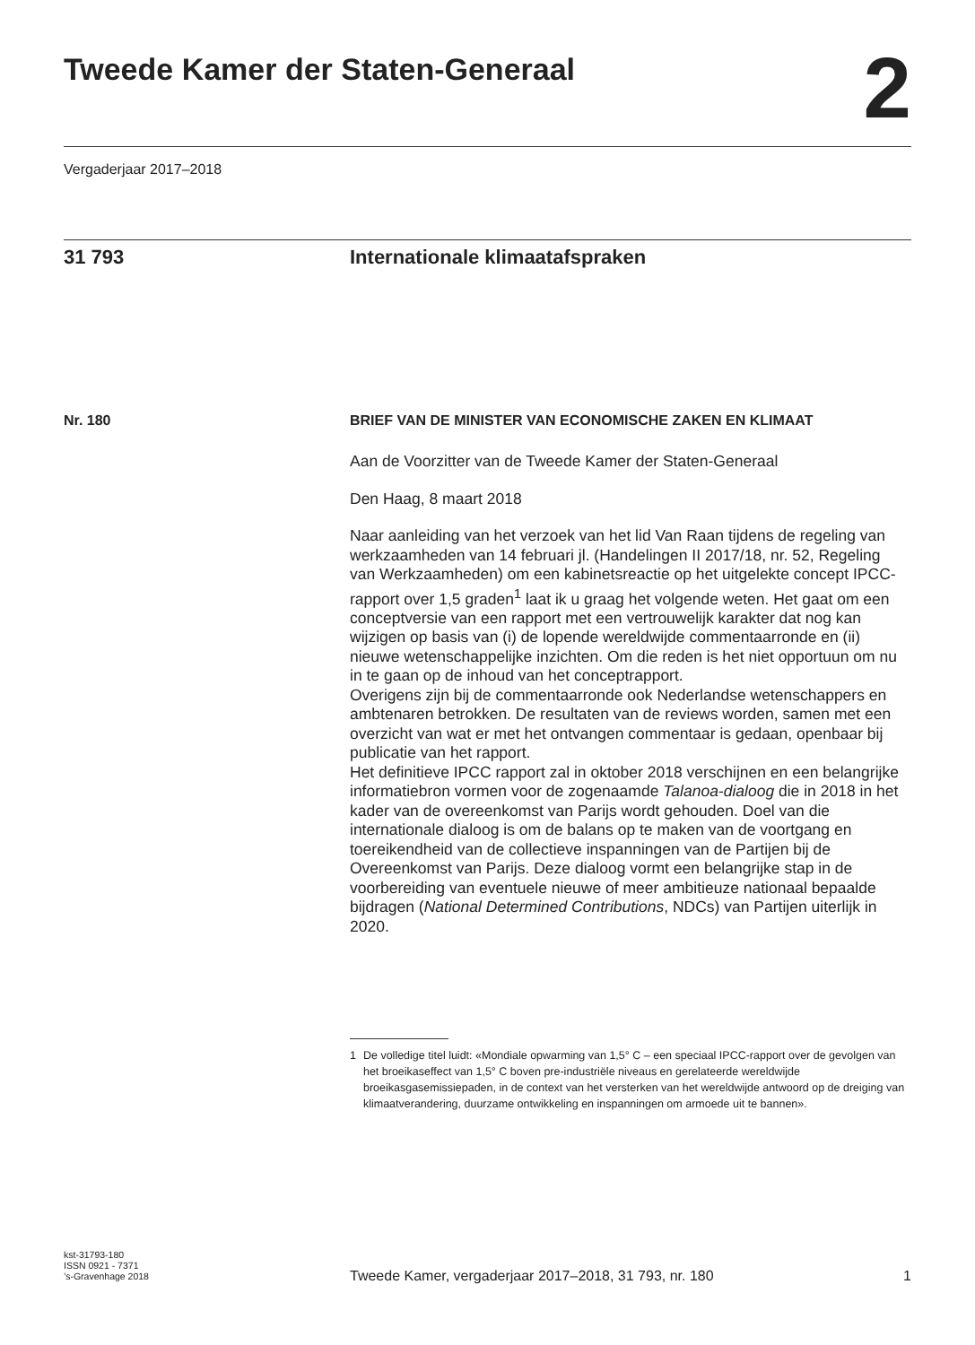Tweede Kamer der Staten-Generaal
2
Vergaderjaar 2017–2018
31 793
Internationale klimaatafspraken
Nr. 180
BRIEF VAN DE MINISTER VAN ECONOMISCHE ZAKEN EN KLIMAAT
Aan de Voorzitter van de Tweede Kamer der Staten-Generaal
Den Haag, 8 maart 2018
Naar aanleiding van het verzoek van het lid Van Raan tijdens de regeling van werkzaamheden van 14 februari jl. (Handelingen II 2017/18, nr. 52, Regeling van Werkzaamheden) om een kabinetsreactie op het uitgelekte concept IPCC-rapport over 1,5 graden<sup>1</sup> laat ik u graag het volgende weten. Het gaat om een conceptversie van een rapport met een vertrouwelijk karakter dat nog kan wijzigen op basis van (i) de lopende wereldwijde commentaarronde en (ii) nieuwe wetenschappelijke inzichten. Om die reden is het niet opportuun om nu in te gaan op de inhoud van het conceptrapport.
Overigens zijn bij de commentaarronde ook Nederlandse wetenschappers en ambtenaren betrokken. De resultaten van de reviews worden, samen met een overzicht van wat er met het ontvangen commentaar is gedaan, openbaar bij publicatie van het rapport.
Het definitieve IPCC rapport zal in oktober 2018 verschijnen en een belangrijke informatiebron vormen voor de zogenaamde Talanoa-dialoog die in 2018 in het kader van de overeenkomst van Parijs wordt gehouden. Doel van die internationale dialoog is om de balans op te maken van de voortgang en toereikendheid van de collectieve inspanningen van de Partijen bij de Overeenkomst van Parijs. Deze dialoog vormt een belangrijke stap in de voorbereiding van eventuele nieuwe of meer ambitieuze nationaal bepaalde bijdragen (National Determined Contributions, NDCs) van Partijen uiterlijk in 2020.
1 De volledige titel luidt: «Mondiale opwarming van 1,5° C – een speciaal IPCC-rapport over de gevolgen van het broeikaseffect van 1,5° C boven pre-industriële niveaus en gerelateerde wereldwijde broeikasgasemissiepaden, in de context van het versterken van het wereldwijde antwoord op de dreiging van klimaatverandering, duurzame ontwikkeling en inspanningen om armoede uit te bannen».
kst-31793-180
ISSN 0921 - 7371
’s-Gravenhage 2018
Tweede Kamer, vergaderjaar 2017–2018, 31 793, nr. 180
1